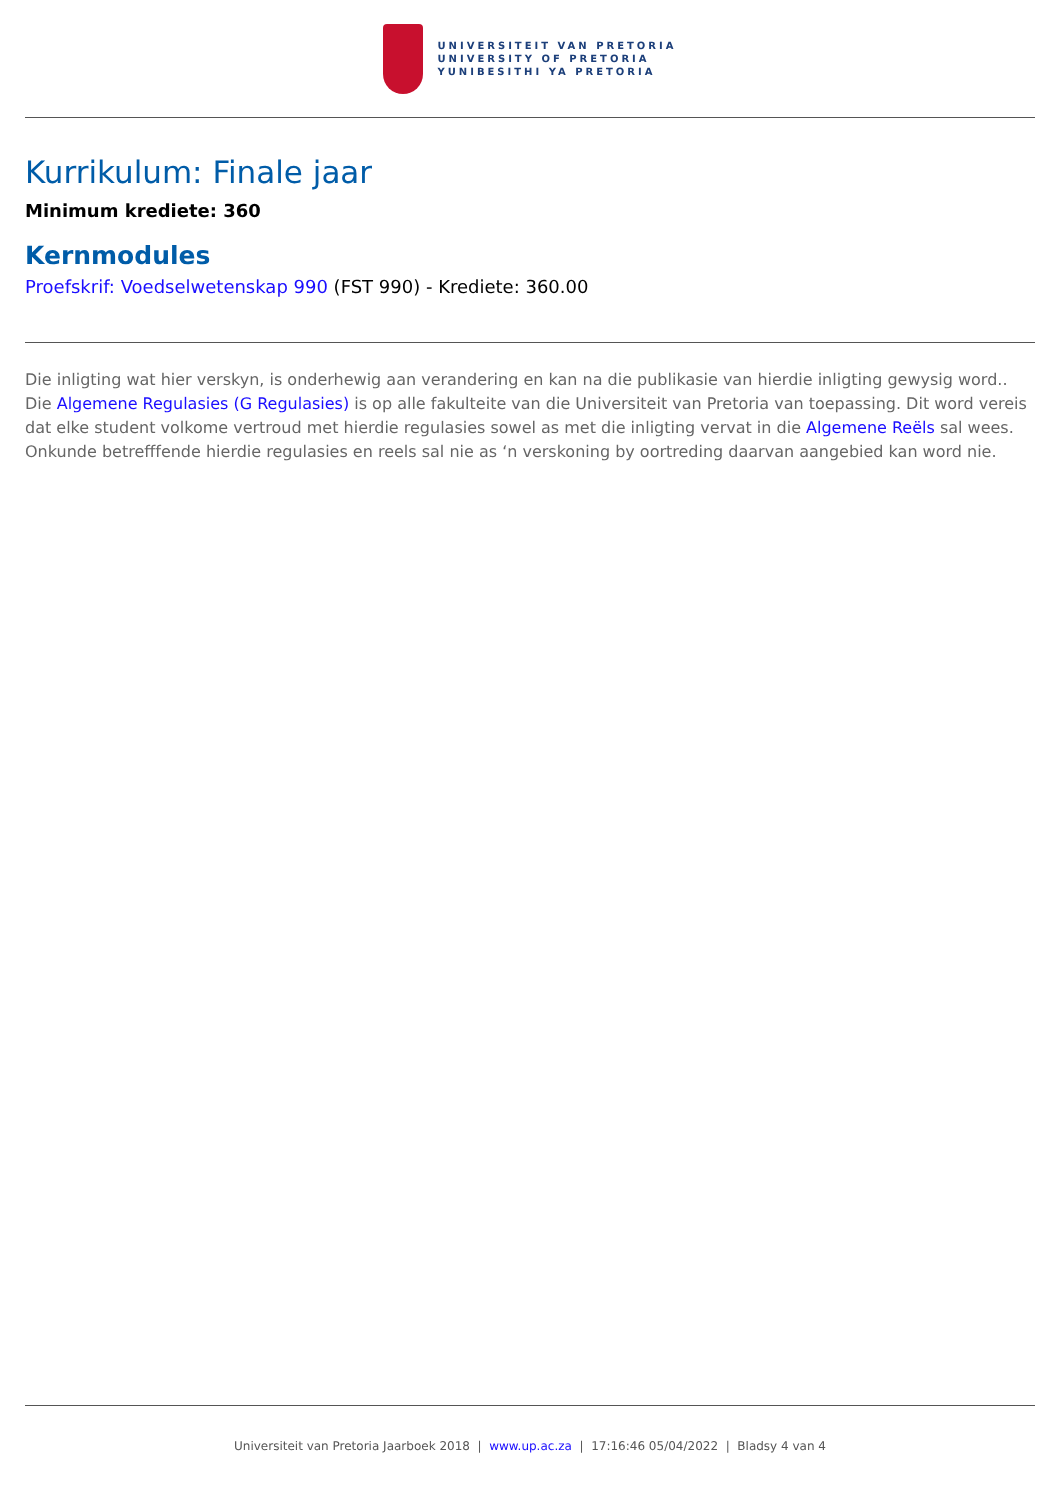UNIVERSITEIT VAN PRETORIA
UNIVERSITY OF PRETORIA
YUNIBESITHI YA PRETORIA
Kurrikulum: Finale jaar
Minimum krediete: 360
Kernmodules
Proefskrif: Voedselwetenskap 990 (FST 990) - Krediete: 360.00
Die inligting wat hier verskyn, is onderhewig aan verandering en kan na die publikasie van hierdie inligting gewysig word.. Die Algemene Regulasies (G Regulasies) is op alle fakulteite van die Universiteit van Pretoria van toepassing. Dit word vereis dat elke student volkome vertroud met hierdie regulasies sowel as met die inligting vervat in die Algemene Reëls sal wees. Onkunde betrefffende hierdie regulasies en reels sal nie as ‘n verskoning by oortreding daarvan aangebied kan word nie.
Universiteit van Pretoria Jaarboek 2018 | www.up.ac.za | 17:16:46 05/04/2022 | Bladsy 4 van 4